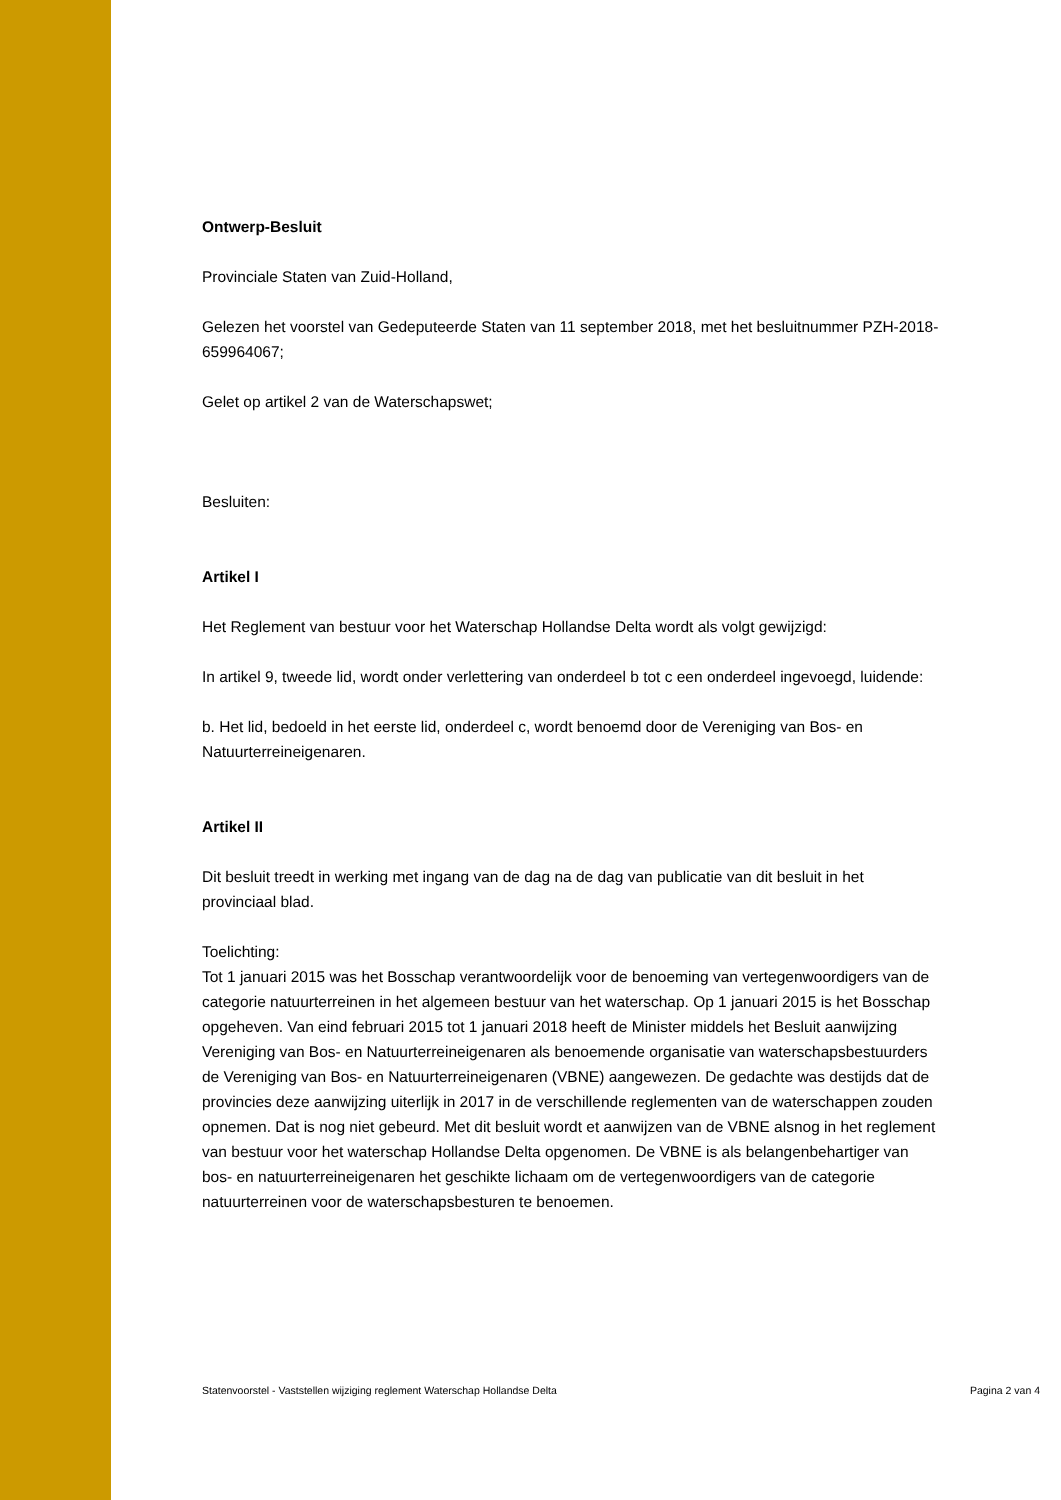Ontwerp-Besluit
Provinciale Staten van Zuid-Holland,
Gelezen het voorstel van Gedeputeerde Staten van 11 september 2018, met het besluitnummer PZH-2018-659964067;
Gelet op artikel 2 van de Waterschapswet;
Besluiten:
Artikel I
Het Reglement van bestuur voor het Waterschap Hollandse Delta wordt als volgt gewijzigd:
In artikel 9, tweede lid, wordt onder verlettering van onderdeel b tot c een onderdeel ingevoegd, luidende:
b. Het lid, bedoeld in het eerste lid, onderdeel c, wordt benoemd door de Vereniging van Bos- en Natuurterreineigenaren.
Artikel II
Dit besluit treedt in werking met ingang van de dag na de dag van publicatie van dit besluit in het provinciaal blad.
Toelichting:
Tot 1 januari 2015 was het Bosschap verantwoordelijk voor de benoeming van vertegenwoordigers van de categorie natuurterreinen in het algemeen bestuur van het waterschap. Op 1 januari 2015 is het Bosschap opgeheven. Van eind februari 2015 tot 1 januari 2018 heeft de Minister middels het Besluit aanwijzing Vereniging van Bos- en Natuurterreineigenaren als benoemende organisatie van waterschapsbestuurders de Vereniging van Bos- en Natuurterreineigenaren (VBNE) aangewezen. De gedachte was destijds dat de provincies deze aanwijzing uiterlijk in 2017 in de verschillende reglementen van de waterschappen zouden opnemen. Dat is nog niet gebeurd. Met dit besluit wordt et aanwijzen van de VBNE alsnog in het reglement van bestuur voor het waterschap Hollandse Delta opgenomen. De VBNE is als belangenbehartiger van bos- en natuurterreineigenaren het geschikte lichaam om de vertegenwoordigers van de categorie natuurterreinen voor de waterschapsbesturen te benoemen.
Statenvoorstel - Vaststellen wijziging reglement Waterschap Hollandse Delta Pagina 2 van 4